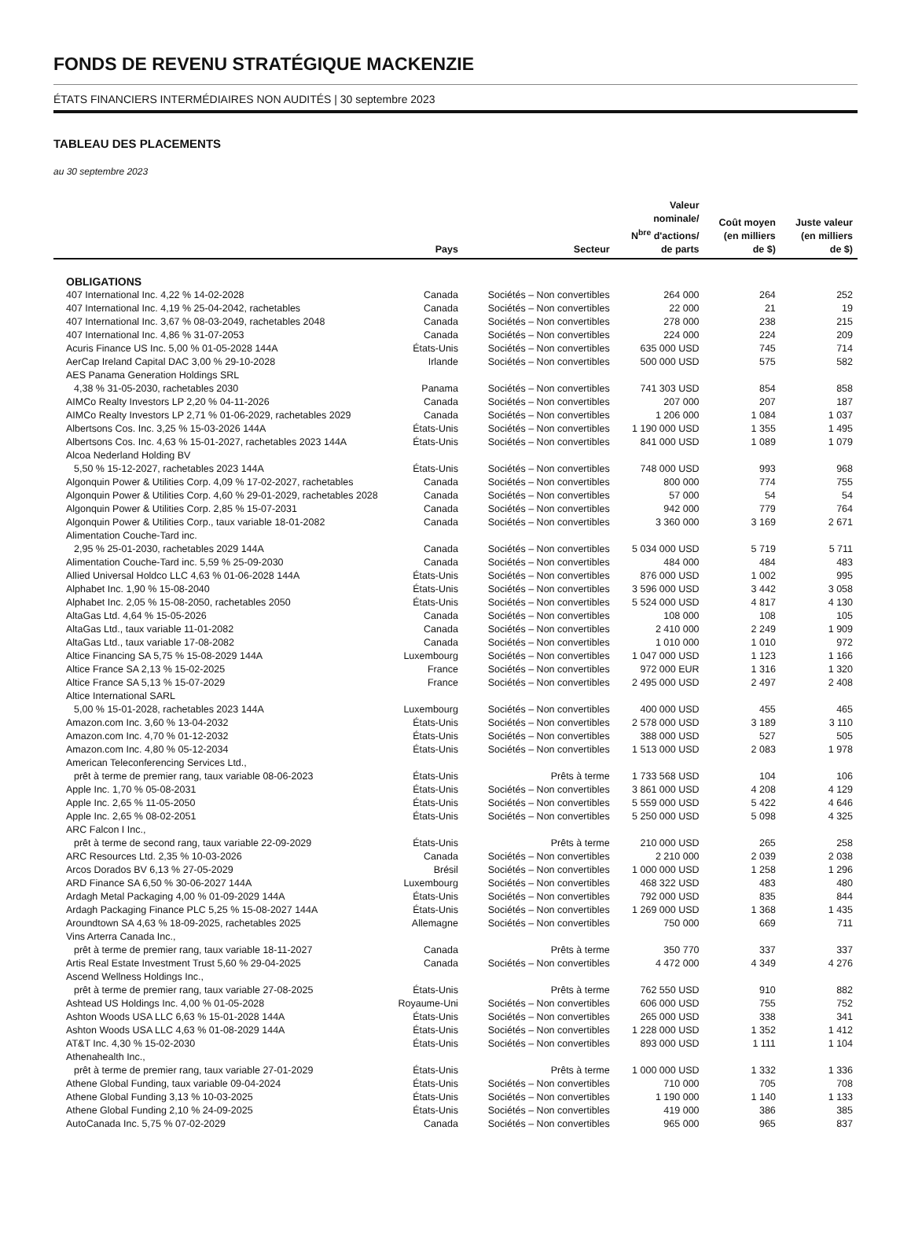FONDS DE REVENU STRATÉGIQUE MACKENZIE
ÉTATS FINANCIERS INTERMÉDIAIRES NON AUDITÉS | 30 septembre 2023
TABLEAU DES PLACEMENTS
au 30 septembre 2023
| | Pays | Secteur | Valeur nominale/ N<sup>bre</sup> d'actions/ de parts | Coût moyen (en milliers de $) | Juste valeur (en milliers de $) |
| --- | --- | --- | --- | --- | --- |
| OBLIGATIONS | | | | | |
| 407 International Inc. 4,22 % 14-02-2028 | Canada | Sociétés – Non convertibles | 264 000 | 264 | 252 |
| 407 International Inc. 4,19 % 25-04-2042, rachetables | Canada | Sociétés – Non convertibles | 22 000 | 21 | 19 |
| 407 International Inc. 3,67 % 08-03-2049, rachetables 2048 | Canada | Sociétés – Non convertibles | 278 000 | 238 | 215 |
| 407 International Inc. 4,86 % 31-07-2053 | Canada | Sociétés – Non convertibles | 224 000 | 224 | 209 |
| Acuris Finance US Inc. 5,00 % 01-05-2028 144A | États-Unis | Sociétés – Non convertibles | 635 000 USD | 745 | 714 |
| AerCap Ireland Capital DAC 3,00 % 29-10-2028 | Irlande | Sociétés – Non convertibles | 500 000 USD | 575 | 582 |
| AES Panama Generation Holdings SRL | | | | | |
| 4,38 % 31-05-2030, rachetables 2030 | Panama | Sociétés – Non convertibles | 741 303 USD | 854 | 858 |
| AIMCo Realty Investors LP 2,20 % 04-11-2026 | Canada | Sociétés – Non convertibles | 207 000 | 207 | 187 |
| AIMCo Realty Investors LP 2,71 % 01-06-2029, rachetables 2029 | Canada | Sociétés – Non convertibles | 1 206 000 | 1 084 | 1 037 |
| Albertsons Cos. Inc. 3,25 % 15-03-2026 144A | États-Unis | Sociétés – Non convertibles | 1 190 000 USD | 1 355 | 1 495 |
| Albertsons Cos. Inc. 4,63 % 15-01-2027, rachetables 2023 144A | États-Unis | Sociétés – Non convertibles | 841 000 USD | 1 089 | 1 079 |
| Alcoa Nederland Holding BV | | | | | |
| 5,50 % 15-12-2027, rachetables 2023 144A | États-Unis | Sociétés – Non convertibles | 748 000 USD | 993 | 968 |
| Algonquin Power & Utilities Corp. 4,09 % 17-02-2027, rachetables | Canada | Sociétés – Non convertibles | 800 000 | 774 | 755 |
| Algonquin Power & Utilities Corp. 4,60 % 29-01-2029, rachetables 2028 | Canada | Sociétés – Non convertibles | 57 000 | 54 | 54 |
| Algonquin Power & Utilities Corp. 2,85 % 15-07-2031 | Canada | Sociétés – Non convertibles | 942 000 | 779 | 764 |
| Algonquin Power & Utilities Corp., taux variable 18-01-2082 | Canada | Sociétés – Non convertibles | 3 360 000 | 3 169 | 2 671 |
| Alimentation Couche-Tard inc. | | | | | |
| 2,95 % 25-01-2030, rachetables 2029 144A | Canada | Sociétés – Non convertibles | 5 034 000 USD | 5 719 | 5 711 |
| Alimentation Couche-Tard inc. 5,59 % 25-09-2030 | Canada | Sociétés – Non convertibles | 484 000 | 484 | 483 |
| Allied Universal Holdco LLC 4,63 % 01-06-2028 144A | États-Unis | Sociétés – Non convertibles | 876 000 USD | 1 002 | 995 |
| Alphabet Inc. 1,90 % 15-08-2040 | États-Unis | Sociétés – Non convertibles | 3 596 000 USD | 3 442 | 3 058 |
| Alphabet Inc. 2,05 % 15-08-2050, rachetables 2050 | États-Unis | Sociétés – Non convertibles | 5 524 000 USD | 4 817 | 4 130 |
| AltaGas Ltd. 4,64 % 15-05-2026 | Canada | Sociétés – Non convertibles | 108 000 | 108 | 105 |
| AltaGas Ltd., taux variable 11-01-2082 | Canada | Sociétés – Non convertibles | 2 410 000 | 2 249 | 1 909 |
| AltaGas Ltd., taux variable 17-08-2082 | Canada | Sociétés – Non convertibles | 1 010 000 | 1 010 | 972 |
| Altice Financing SA 5,75 % 15-08-2029 144A | Luxembourg | Sociétés – Non convertibles | 1 047 000 USD | 1 123 | 1 166 |
| Altice France SA 2,13 % 15-02-2025 | France | Sociétés – Non convertibles | 972 000 EUR | 1 316 | 1 320 |
| Altice France SA 5,13 % 15-07-2029 | France | Sociétés – Non convertibles | 2 495 000 USD | 2 497 | 2 408 |
| Altice International SARL | | | | | |
| 5,00 % 15-01-2028, rachetables 2023 144A | Luxembourg | Sociétés – Non convertibles | 400 000 USD | 455 | 465 |
| Amazon.com Inc. 3,60 % 13-04-2032 | États-Unis | Sociétés – Non convertibles | 2 578 000 USD | 3 189 | 3 110 |
| Amazon.com Inc. 4,70 % 01-12-2032 | États-Unis | Sociétés – Non convertibles | 388 000 USD | 527 | 505 |
| Amazon.com Inc. 4,80 % 05-12-2034 | États-Unis | Sociétés – Non convertibles | 1 513 000 USD | 2 083 | 1 978 |
| American Teleconferencing Services Ltd., | | | | | |
| prêt à terme de premier rang, taux variable 08-06-2023 | États-Unis | Prêts à terme | 1 733 568 USD | 104 | 106 |
| Apple Inc. 1,70 % 05-08-2031 | États-Unis | Sociétés – Non convertibles | 3 861 000 USD | 4 208 | 4 129 |
| Apple Inc. 2,65 % 11-05-2050 | États-Unis | Sociétés – Non convertibles | 5 559 000 USD | 5 422 | 4 646 |
| Apple Inc. 2,65 % 08-02-2051 | États-Unis | Sociétés – Non convertibles | 5 250 000 USD | 5 098 | 4 325 |
| ARC Falcon I Inc., | | | | | |
| prêt à terme de second rang, taux variable 22-09-2029 | États-Unis | Prêts à terme | 210 000 USD | 265 | 258 |
| ARC Resources Ltd. 2,35 % 10-03-2026 | Canada | Sociétés – Non convertibles | 2 210 000 | 2 039 | 2 038 |
| Arcos Dorados BV 6,13 % 27-05-2029 | Brésil | Sociétés – Non convertibles | 1 000 000 USD | 1 258 | 1 296 |
| ARD Finance SA 6,50 % 30-06-2027 144A | Luxembourg | Sociétés – Non convertibles | 468 322 USD | 483 | 480 |
| Ardagh Metal Packaging 4,00 % 01-09-2029 144A | États-Unis | Sociétés – Non convertibles | 792 000 USD | 835 | 844 |
| Ardagh Packaging Finance PLC 5,25 % 15-08-2027 144A | États-Unis | Sociétés – Non convertibles | 1 269 000 USD | 1 368 | 1 435 |
| Aroundtown SA 4,63 % 18-09-2025, rachetables 2025 | Allemagne | Sociétés – Non convertibles | 750 000 | 669 | 711 |
| Vins Arterra Canada Inc., | | | | | |
| prêt à terme de premier rang, taux variable 18-11-2027 | Canada | Prêts à terme | 350 770 | 337 | 337 |
| Artis Real Estate Investment Trust 5,60 % 29-04-2025 | Canada | Sociétés – Non convertibles | 4 472 000 | 4 349 | 4 276 |
| Ascend Wellness Holdings Inc., | | | | | |
| prêt à terme de premier rang, taux variable 27-08-2025 | États-Unis | Prêts à terme | 762 550 USD | 910 | 882 |
| Ashtead US Holdings Inc. 4,00 % 01-05-2028 | Royaume-Uni | Sociétés – Non convertibles | 606 000 USD | 755 | 752 |
| Ashton Woods USA LLC 6,63 % 15-01-2028 144A | États-Unis | Sociétés – Non convertibles | 265 000 USD | 338 | 341 |
| Ashton Woods USA LLC 4,63 % 01-08-2029 144A | États-Unis | Sociétés – Non convertibles | 1 228 000 USD | 1 352 | 1 412 |
| AT&T Inc. 4,30 % 15-02-2030 | États-Unis | Sociétés – Non convertibles | 893 000 USD | 1 111 | 1 104 |
| Athenahealth Inc., | | | | | |
| prêt à terme de premier rang, taux variable 27-01-2029 | États-Unis | Prêts à terme | 1 000 000 USD | 1 332 | 1 336 |
| Athene Global Funding, taux variable 09-04-2024 | États-Unis | Sociétés – Non convertibles | 710 000 | 705 | 708 |
| Athene Global Funding 3,13 % 10-03-2025 | États-Unis | Sociétés – Non convertibles | 1 190 000 | 1 140 | 1 133 |
| Athene Global Funding 2,10 % 24-09-2025 | États-Unis | Sociétés – Non convertibles | 419 000 | 386 | 385 |
| AutoCanada Inc. 5,75 % 07-02-2029 | Canada | Sociétés – Non convertibles | 965 000 | 965 | 837 |